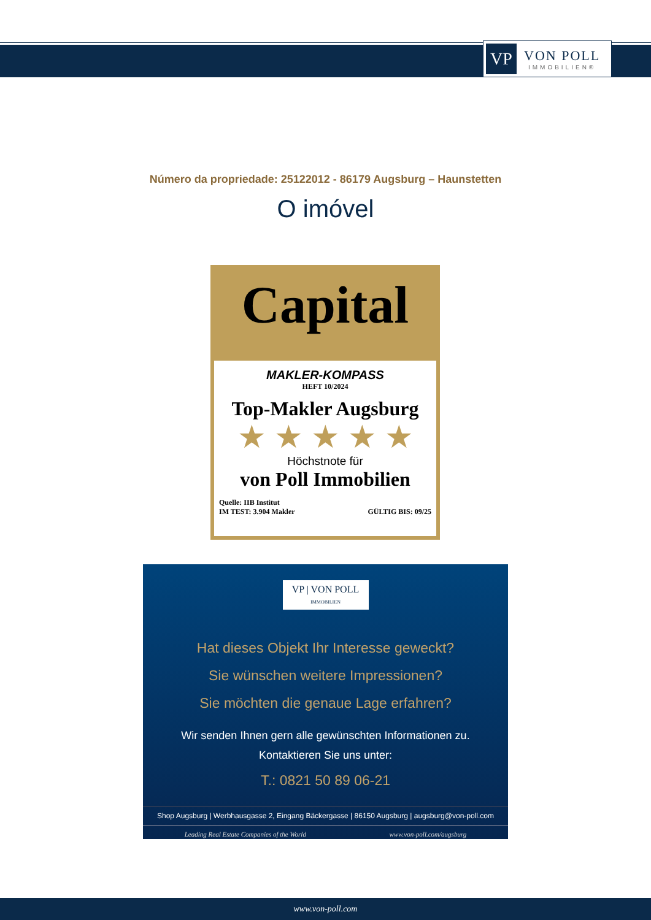VP
VON POLL
IMMOBILIEN®
Número da propriedade: 25122012 - 86179 Augsburg – Haunstetten
O imóvel
Capital
MAKLER-KOMPASS
HEFT 10/2024
Top-Makler Augsburg
★ ★ ★ ★ ★
Höchstnote für
von Poll Immobilien
Quelle: IIB Institut
IM TEST: 3.904 Makler
GÜLTIG BIS: 09/25
VP | VON POLL IMMOBILIEN
Hat dieses Objekt Ihr Interesse geweckt?
Sie wünschen weitere Impressionen?
Sie möchten die genaue Lage erfahren?
Wir senden Ihnen gern alle gewünschten Informationen zu.
Kontaktieren Sie uns unter:
T.: 0821 50 89 06-21
Shop Augsburg | Werbhausgasse 2, Eingang Bäckergasse | 86150 Augsburg | augsburg@von-poll.com
Leading Real Estate Companies of the World www.von-poll.com/augsburg
www.von-poll.com